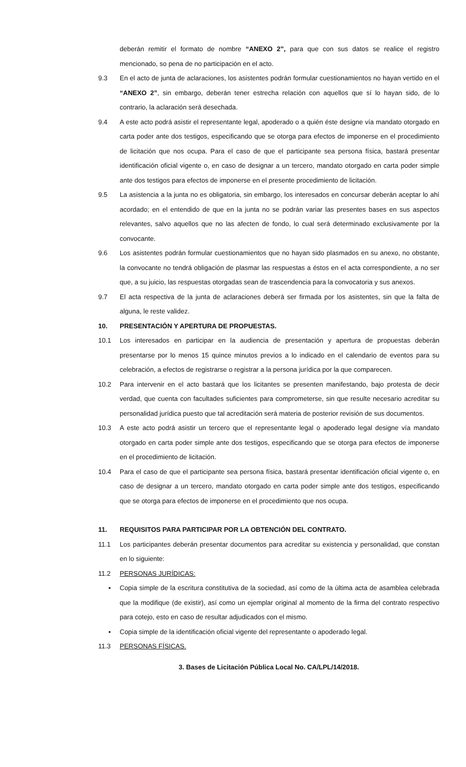deberán remitir el formato de nombre “ANEXO 2”, para que con sus datos se realice el registro mencionado, so pena de no participación en el acto.
9.3 En el acto de junta de aclaraciones, los asistentes podrán formular cuestionamientos no hayan vertido en el “ANEXO 2”, sin embargo, deberán tener estrecha relación con aquellos que sí lo hayan sido, de lo contrario, la aclaración será desechada.
9.4 A este acto podrá asistir el representante legal, apoderado o a quién éste designe vía mandato otorgado en carta poder ante dos testigos, especificando que se otorga para efectos de imponerse en el procedimiento de licitación que nos ocupa. Para el caso de que el participante sea persona física, bastará presentar identificación oficial vigente o, en caso de designar a un tercero, mandato otorgado en carta poder simple ante dos testigos para efectos de imponerse en el presente procedimiento de licitación.
9.5 La asistencia a la junta no es obligatoria, sin embargo, los interesados en concursar deberán aceptar lo ahí acordado; en el entendido de que en la junta no se podrán variar las presentes bases en sus aspectos relevantes, salvo aquellos que no las afecten de fondo, lo cual será determinado exclusivamente por la convocante.
9.6 Los asistentes podrán formular cuestionamientos que no hayan sido plasmados en su anexo, no obstante, la convocante no tendrá obligación de plasmar las respuestas a éstos en el acta correspondiente, a no ser que, a su juicio, las respuestas otorgadas sean de trascendencia para la convocatoria y sus anexos.
9.7 El acta respectiva de la junta de aclaraciones deberá ser firmada por los asistentes, sin que la falta de alguna, le reste validez.
10. PRESENTACIÓN Y APERTURA DE PROPUESTAS.
10.1 Los interesados en participar en la audiencia de presentación y apertura de propuestas deberán presentarse por lo menos 15 quince minutos previos a lo indicado en el calendario de eventos para su celebración, a efectos de registrarse o registrar a la persona jurídica por la que comparecen.
10.2 Para intervenir en el acto bastará que los licitantes se presenten manifestando, bajo protesta de decir verdad, que cuenta con facultades suficientes para comprometerse, sin que resulte necesario acreditar su personalidad jurídica puesto que tal acreditación será materia de posterior revisión de sus documentos.
10.3 A este acto podrá asistir un tercero que el representante legal o apoderado legal designe vía mandato otorgado en carta poder simple ante dos testigos, especificando que se otorga para efectos de imponerse en el procedimiento de licitación.
10.4 Para el caso de que el participante sea persona física, bastará presentar identificación oficial vigente o, en caso de designar a un tercero, mandato otorgado en carta poder simple ante dos testigos, especificando que se otorga para efectos de imponerse en el procedimiento que nos ocupa.
11. REQUISITOS PARA PARTICIPAR POR LA OBTENCIÓN DEL CONTRATO.
11.1 Los participantes deberán presentar documentos para acreditar su existencia y personalidad, que constan en lo siguiente:
11.2 PERSONAS JURÍDICAS:
▪ Copia simple de la escritura constitutiva de la sociedad, así como de la última acta de asamblea celebrada que la modifique (de existir), así como un ejemplar original al momento de la firma del contrato respectivo para cotejo, esto en caso de resultar adjudicados con el mismo.
▪ Copia simple de la identificación oficial vigente del representante o apoderado legal.
11.3 PERSONAS FÍSICAS.
3. Bases de Licitación Pública Local No. CA/LPL/14/2018.